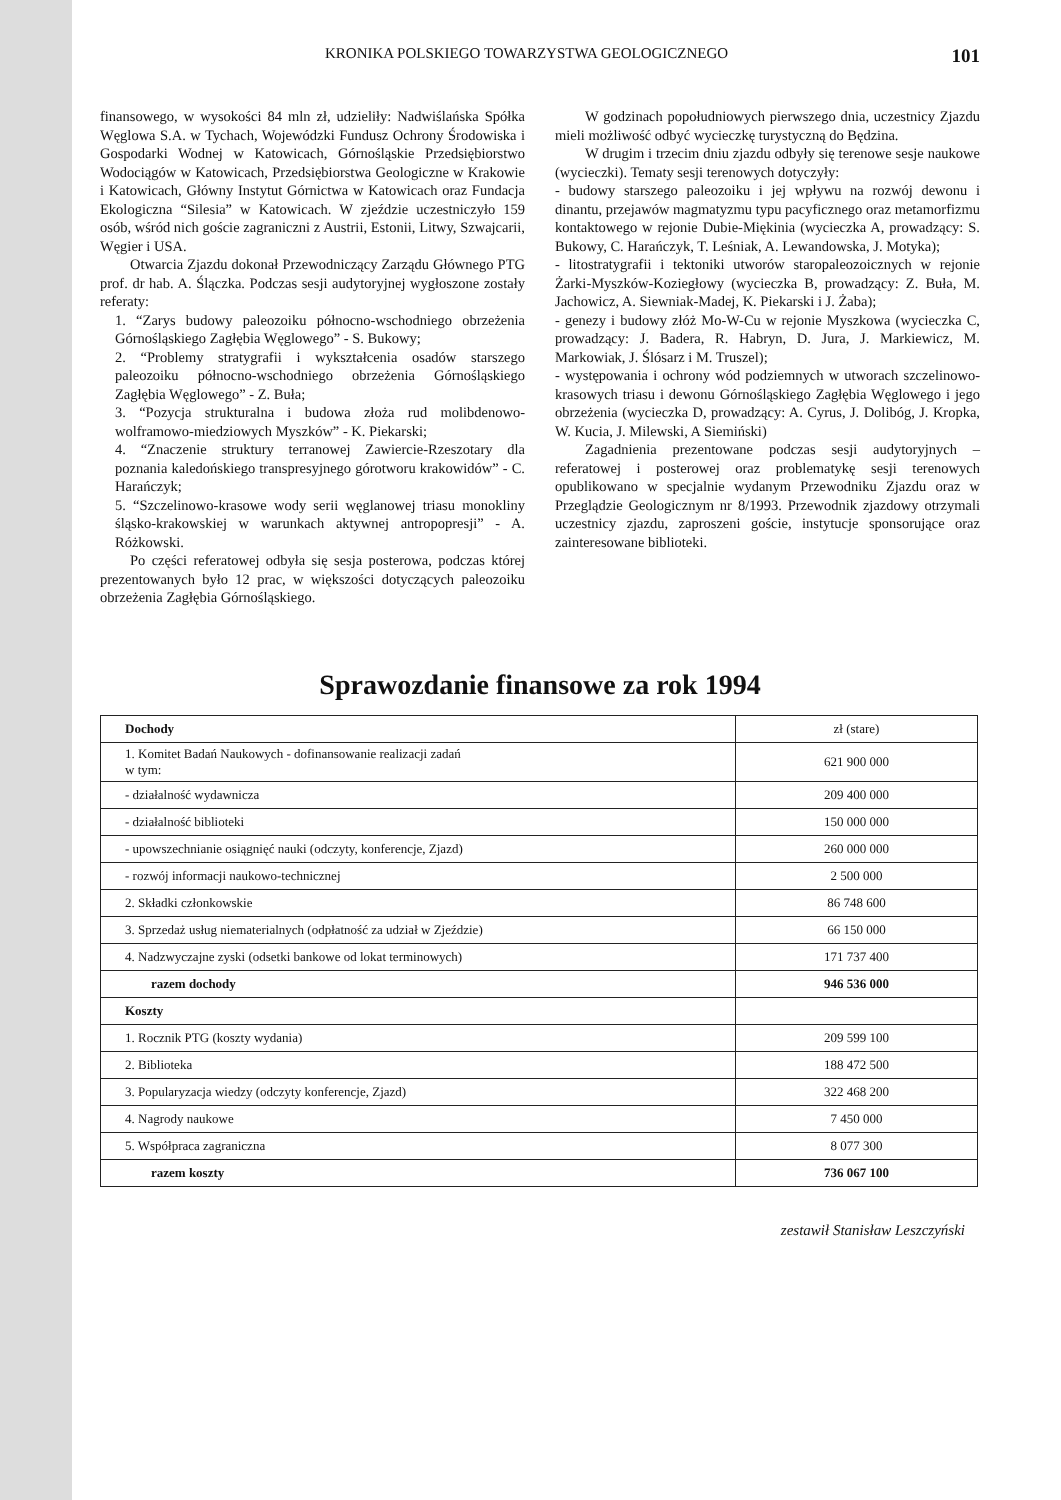KRONIKA POLSKIEGO TOWARZYSTWA GEOLOGICZNEGO 101
finansowego, w wysokości 84 mln zł, udzieliły: Nadwiślańska Spółka Węglowa S.A. w Tychach, Wojewódzki Fundusz Ochrony Środowiska i Gospodarki Wodnej w Katowicach, Górnośląskie Przedsiębiorstwo Wodociągów w Katowicach, Przedsiębiorstwa Geologiczne w Krakowie i Katowicach, Główny Instytut Górnictwa w Katowicach oraz Fundacja Ekologiczna “Silesia” w Katowicach. W zjeździe uczestniczyło 159 osób, wśród nich goście zagraniczni z Austrii, Estonii, Litwy, Szwajcarii, Węgier i USA.
Otwarcia Zjazdu dokonał Przewodniczący Zarządu Głównego PTG prof. dr hab. A. Ślączka. Podczas sesji audytoryjnej wygłoszone zostały referaty:
1. “Zarys budowy paleozoiku północno-wschodniego obrzeżenia Górnośląskiego Zagłębia Węglowego” - S. Bukowy;
2. “Problemy stratygrafii i wykształcenia osadów starszego paleozoiku północno-wschodniego obrzeżenia Górnośląskiego Zagłębia Węglowego” - Z. Buła;
3. “Pozycja strukturalna i budowa złoża rud molibdenowo-wolframowo-miedziowych Myszków” - K. Piekarski;
4. “Znaczenie struktury terranowej Zawiercie-Rzeszotary dla poznania kaledońskiego transpresyjnego górotworu krakowidów” - C. Harańczyk;
5. “Szczelinowo-krasowe wody serii węglanowej triasu monokliny śląsko-krakowskiej w warunkach aktywnej antropopresji” - A. Różkowski.
Po części referatowej odbyła się sesja posterowa, podczas której prezentowanych było 12 prac, w większości dotyczących paleozoiku obrzeżenia Zagłębia Górnośląskiego.
W godzinach popołudniowych pierwszego dnia, uczestnicy Zjazdu mieli możliwość odbyć wycieczkę turystyczną do Będzina.
W drugim i trzecim dniu zjazdu odbyły się terenowe sesje naukowe (wycieczki). Tematy sesji terenowych dotyczyły:
- budowy starszego paleozoiku i jej wpływu na rozwój dewonu i dinantu, przejawów magmatyzmu typu pacyficznego oraz metamorfizmu kontaktowego w rejonie Dubie-Miękinia (wycieczka A, prowadzący: S. Bukowy, C. Harańczyk, T. Leśniak, A. Lewandowska, J. Motyka);
- litostratygrafii i tektoniki utworów staropaleozoicznych w rejonie Żarki-Myszków-Koziegłowy (wycieczka B, prowadzący: Z. Buła, M. Jachowicz, A. Siewniak-Madej, K. Piekarski i J. Żaba);
- genezy i budowy złóż Mo-W-Cu w rejonie Myszkowa (wycieczka C, prowadzący: J. Badera, R. Habryn, D. Jura, J. Markiewicz, M. Markowiak, J. Ślósarz i M. Truszel);
- występowania i ochrony wód podziemnych w utworach szczelinowo-krasowych triasu i dewonu Górnośląskiego Zagłębia Węglowego i jego obrzeżenia (wycieczka D, prowadzący: A. Cyrus, J. Dolibóg, J. Kropka, W. Kucia, J. Milewski, A Siemiński)
Zagadnienia prezentowane podczas sesji audytoryjnych – referatowej i posterowej oraz problematykę sesji terenowych opublikowano w specjalnie wydanym Przewodniku Zjazdu oraz w Przeglądzie Geologicznym nr 8/1993. Przewodnik zjazdowy otrzymali uczestnicy zjazdu, zaproszeni goście, instytucje sponsorujące oraz zainteresowane biblioteki.
Sprawozdanie finansowe za rok 1994
| Dochody | zł (stare) |
| --- | --- |
| 1. Komitet Badań Naukowych - dofinansowanie realizacji zadań w tym: | 621 900 000 |
| - działalność wydawnicza | 209 400 000 |
| - działalność biblioteki | 150 000 000 |
| - upowszechnianie osiągnięć nauki (odczyty, konferencje, Zjazd) | 260 000 000 |
| - rozwój informacji naukowo-technicznej | 2 500 000 |
| 2. Składki członkowskie | 86 748 600 |
| 3. Sprzedaż usług niematerialnych (odpłatność za udział w Zjeździe) | 66 150 000 |
| 4. Nadzwyczajne zyski (odsetki bankowe od lokat terminowych) | 171 737 400 |
| razem dochody | 946 536 000 |
| Koszty | |
| 1. Rocznik PTG (koszty wydania) | 209 599 100 |
| 2. Biblioteka | 188 472 500 |
| 3. Popularyzacja wiedzy (odczyty konferencje, Zjazd) | 322 468 200 |
| 4. Nagrody naukowe | 7 450 000 |
| 5. Współpraca zagraniczna | 8 077 300 |
| razem koszty | 736 067 100 |
zestawił Stanisław Leszczyński